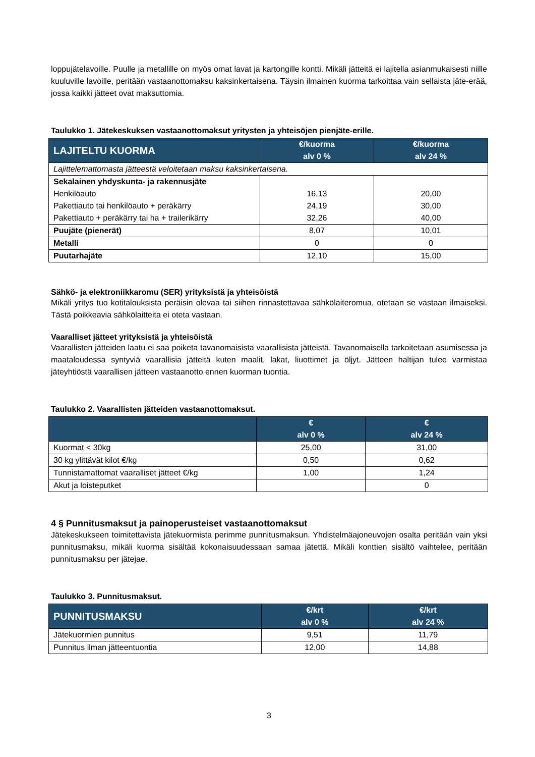loppujätelavoille. Puulle ja metallille on myös omat lavat ja kartongille kontti. Mikäli jätteitä ei lajitella asianmukaisesti niille kuuluville lavoille, peritään vastaanottomaksu kaksinkertaisena. Täysin ilmainen kuorma tarkoittaa vain sellaista jäte-erää, jossa kaikki jätteet ovat maksuttomia.
Taulukko 1. Jätekeskuksen vastaanottomaksut yritysten ja yhteisöjen pienjäte-erille.
| LAJITELTU KUORMA | €/kuorma alv 0 % | €/kuorma alv 24 % |
| --- | --- | --- |
| Lajittelemattomasta jätteestä veloitetaan maksu kaksinkertaisena. | | |
| Sekalainen yhdyskunta- ja rakennusjäte Henkilöauto Pakettiauto tai henkilöauto + peräkärry Pakettiauto + peräkärry tai ha + trailerikärry | 16,13 24,19 32,26 | 20,00 30,00 40,00 |
| Puujäte (pienerät) | 8,07 | 10,01 |
| Metalli | 0 | 0 |
| Puutarhajäte | 12,10 | 15,00 |
Sähkö- ja elektroniikkaromu (SER) yrityksistä ja yhteisöistä
Mikäli yritys tuo kotitalouksista peräisin olevaa tai siihen rinnastettavaa sähkölaiteromua, otetaan se vastaan ilmaiseksi. Tästä poikkeavia sähkölaitteita ei oteta vastaan.
Vaaralliset jätteet yrityksistä ja yhteisöistä
Vaarallisten jätteiden laatu ei saa poiketa tavanomaisista vaarallisista jätteistä. Tavanomaisella tarkoitetaan asumisessa ja maataloudessa syntyviä vaarallisia jätteitä kuten maalit, lakat, liuottimet ja öljyt. Jätteen haltijan tulee varmistaa jäteyhtiöstä vaarallisen jätteen vastaanotto ennen kuorman tuontia.
Taulukko 2. Vaarallisten jätteiden vastaanottomaksut.
| | € alv 0 % | € alv 24 % |
| --- | --- | --- |
| Kuormat < 30kg | 25,00 | 31,00 |
| 30 kg ylittävät kilot €/kg | 0,50 | 0,62 |
| Tunnistamattomat vaaralliset jätteet €/kg | 1,00 | 1,24 |
| Akut ja loisteputket | | 0 |
4 § Punnitusmaksut ja painoperusteiset vastaanottomaksut
Jätekeskukseen toimitettavista jätekuormista perimme punnitusmaksun. Yhdistelmäajoneuvojen osalta peritään vain yksi punnitusmaksu, mikäli kuorma sisältää kokonaisuudessaan samaa jätettä. Mikäli konttien sisältö vaihtelee, peritään punnitusmaksu per jätejae.
Taulukko 3. Punnitusmaksut.
| PUNNITUSMAKSU | €/krt alv 0 % | €/krt alv 24 % |
| --- | --- | --- |
| Jätekuormien punnitus | 9,51 | 11,79 |
| Punnitus ilman jätteentuontia | 12,00 | 14,88 |
3